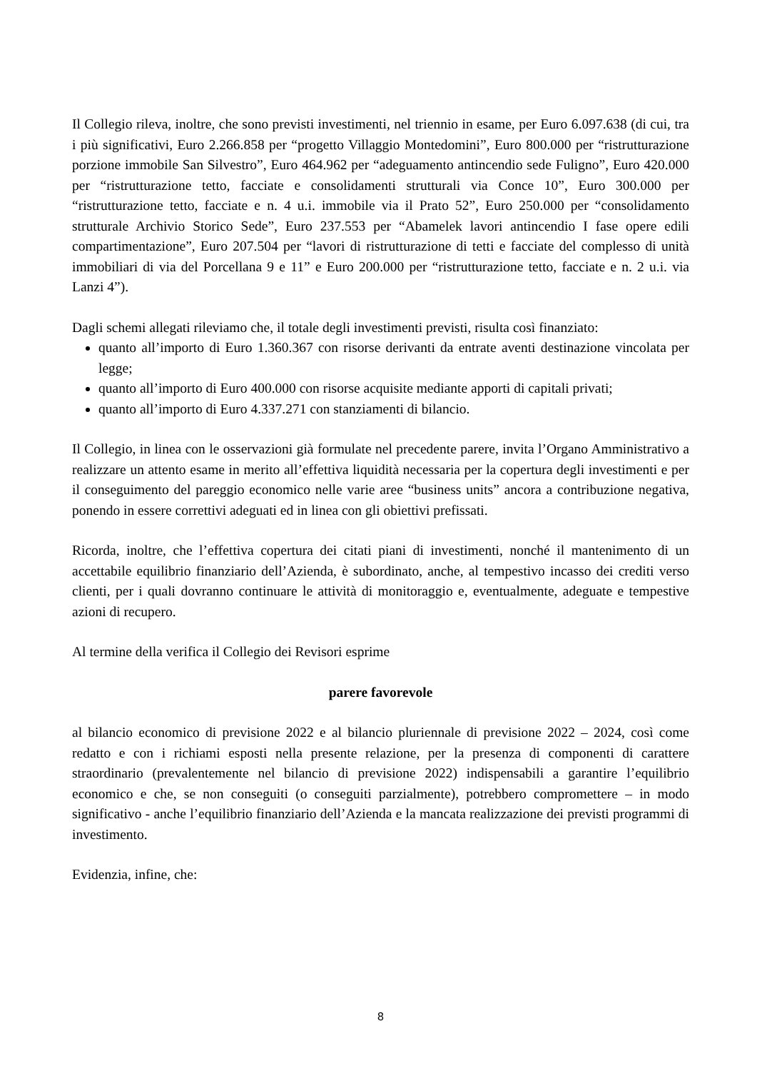Il Collegio rileva, inoltre, che sono previsti investimenti, nel triennio in esame, per Euro 6.097.638 (di cui, tra i più significativi, Euro 2.266.858 per “progetto Villaggio Montedomini”, Euro 800.000 per “ristrutturazione porzione immobile San Silvestro”, Euro 464.962 per “adeguamento antincendio sede Fuligno”, Euro 420.000 per “ristrutturazione tetto, facciate e consolidamenti strutturali via Conce 10”, Euro 300.000 per “ristrutturazione tetto, facciate e n. 4 u.i. immobile via il Prato 52”, Euro 250.000 per “consolidamento strutturale Archivio Storico Sede”, Euro 237.553 per “Abamelek lavori antincendio I fase opere edili compartimentazione”, Euro 207.504 per “lavori di ristrutturazione di tetti e facciate del complesso di unità immobiliari di via del Porcellana 9 e 11” e Euro 200.000 per “ristrutturazione tetto, facciate e n. 2 u.i. via Lanzi 4”).
Dagli schemi allegati rileviamo che, il totale degli investimenti previsti, risulta così finanziato:
quanto all’importo di Euro 1.360.367 con risorse derivanti da entrate aventi destinazione vincolata per legge;
quanto all’importo di Euro 400.000 con risorse acquisite mediante apporti di capitali privati;
quanto all’importo di Euro 4.337.271 con stanziamenti di bilancio.
Il Collegio, in linea con le osservazioni già formulate nel precedente parere, invita l’Organo Amministrativo a realizzare un attento esame in merito all’effettiva liquidità necessaria per la copertura degli investimenti e per il conseguimento del pareggio economico nelle varie aree “business units” ancora a contribuzione negativa, ponendo in essere correttivi adeguati ed in linea con gli obiettivi prefissati.
Ricorda, inoltre, che l’effettiva copertura dei citati piani di investimenti, nonché il mantenimento di un accettabile equilibrio finanziario dell’Azienda, è subordinato, anche, al tempestivo incasso dei crediti verso clienti, per i quali dovranno continuare le attività di monitoraggio e, eventualmente, adeguate e tempestive azioni di recupero.
Al termine della verifica il Collegio dei Revisori esprime
parere favorevole
al bilancio economico di previsione 2022 e al bilancio pluriennale di previsione 2022 – 2024, così come redatto e con i richiami esposti nella presente relazione, per la presenza di componenti di carattere straordinario (prevalentemente nel bilancio di previsione 2022) indispensabili a garantire l’equilibrio economico e che, se non conseguiti (o conseguiti parzialmente), potrebbero compromettere – in modo significativo - anche l’equilibrio finanziario dell’Azienda e la mancata realizzazione dei previsti programmi di investimento.
Evidenzia, infine, che:
8